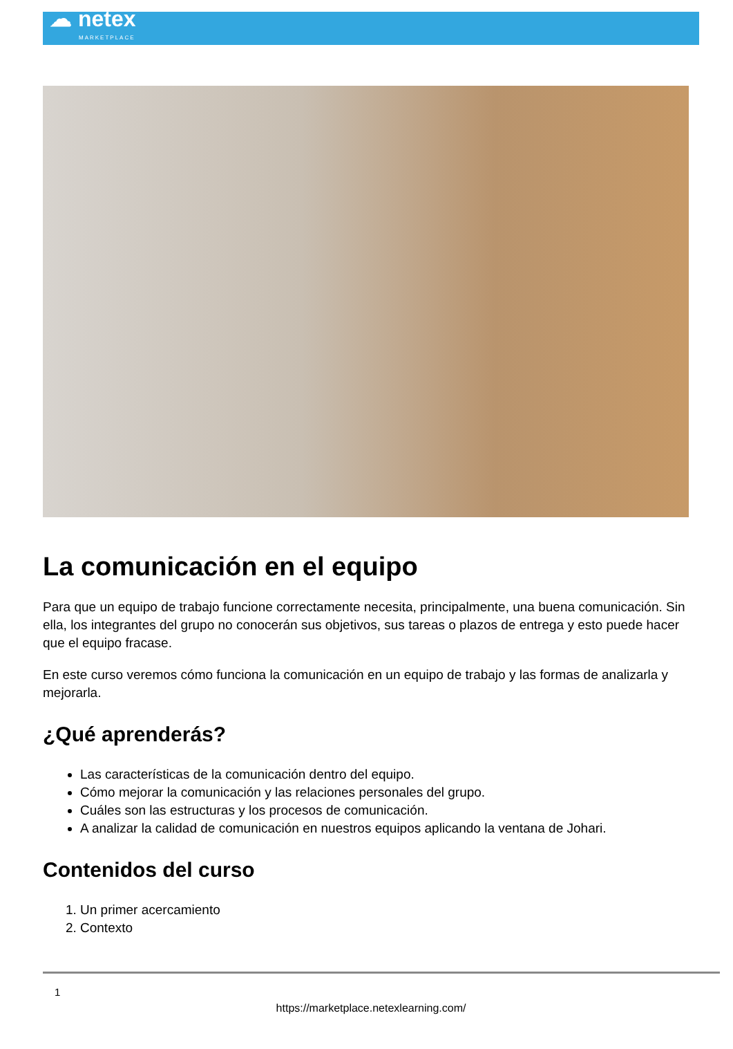☁ netex
MARKETPLACE
La comunicación en el equipo
Para que un equipo de trabajo funcione correctamente necesita, principalmente, una buena comunicación. Sin ella, los integrantes del grupo no conocerán sus objetivos, sus tareas o plazos de entrega y esto puede hacer que el equipo fracase.
En este curso veremos cómo funciona la comunicación en un equipo de trabajo y las formas de analizarla y mejorarla.
¿Qué aprenderás?
Las características de la comunicación dentro del equipo.
Cómo mejorar la comunicación y las relaciones personales del grupo.
Cuáles son las estructuras y los procesos de comunicación.
A analizar la calidad de comunicación en nuestros equipos aplicando la ventana de Johari.
Contenidos del curso
1. Un primer acercamiento
2. Contexto
1
https://marketplace.netexlearning.com/